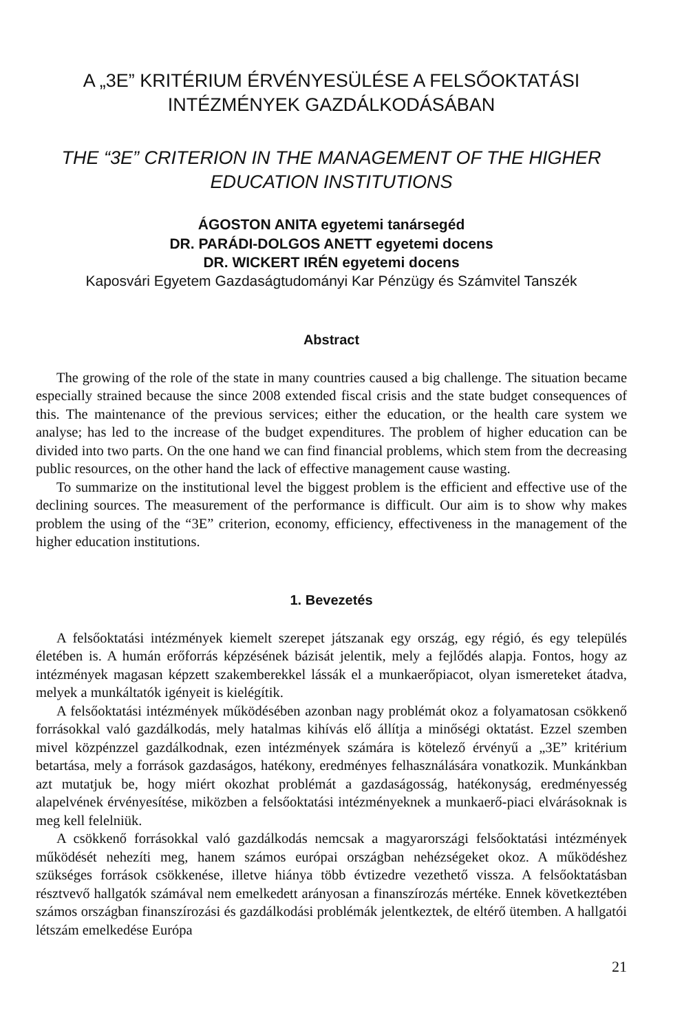A „3E” KRITÉRIUM ÉRVÉNYESÜLÉSE A FELSŐOKTATÁSI INTÉZMÉNYEK GAZDÁLKODÁSÁBAN
THE “3E” CRITERION IN THE MANAGEMENT OF THE HIGHER EDUCATION INSTITUTIONS
ÁGOSTON ANITA egyetemi tanársegéd
DR. PARÁDI-DOLGOS ANETT egyetemi docens
DR. WICKERT IRÉN egyetemi docens
Kaposvári Egyetem Gazdaságtudományi Kar Pénzügy és Számvitel Tanszék
Abstract
The growing of the role of the state in many countries caused a big challenge. The situation became especially strained because the since 2008 extended fiscal crisis and the state budget consequences of this. The maintenance of the previous services; either the education, or the health care system we analyse; has led to the increase of the budget expenditures. The problem of higher education can be divided into two parts. On the one hand we can find financial problems, which stem from the decreasing public resources, on the other hand the lack of effective management cause wasting.
To summarize on the institutional level the biggest problem is the efficient and effective use of the declining sources. The measurement of the performance is difficult. Our aim is to show why makes problem the using of the “3E” criterion, economy, efficiency, effectiveness in the management of the higher education institutions.
1. Bevezetés
A felsőoktatási intézmények kiemelt szerepet játszanak egy ország, egy régió, és egy település életében is. A humán erőforrás képzésének bázisát jelentik, mely a fejlődés alapja. Fontos, hogy az intézmények magasan képzett szakemberekkel lássák el a munkaerőpiacot, olyan ismereteket átadva, melyek a munkáltatók igényeit is kielégítik.
A felsőoktatási intézmények működésében azonban nagy problémát okoz a folyamatosan csökkenő forrásokkal való gazdálkodás, mely hatalmas kihívás elő állítja a minőségi oktatást. Ezzel szemben mivel közpénzzel gazdálkodnak, ezen intézmények számára is kötelező érvényű a „3E” kritérium betartása, mely a források gazdaságos, hatékony, eredményes felhasználására vonatkozik. Munkánkban azt mutatjuk be, hogy miért okozhat problémát a gazdaságosság, hatékonyság, eredményesség alapelvének érvényesítése, miközben a felsőoktatási intézményeknek a munkaerő-piaci elvárásoknak is meg kell felelniük.
A csökkenő forrásokkal való gazdálkodás nemcsak a magyarországi felsőoktatási intézmények működését nehezíti meg, hanem számos európai országban nehézségeket okoz. A működéshez szükséges források csökkenése, illetve hiánya több évtizedre vezethető vissza. A felsőoktatásban résztvevő hallgatók számával nem emelkedett arányosan a finanszírozás mértéke. Ennek következtében számos országban finanszírozási és gazdálkodási problémák jelentkeztek, de eltérő ütemben. A hallgatói létszám emelkedése Európa
21